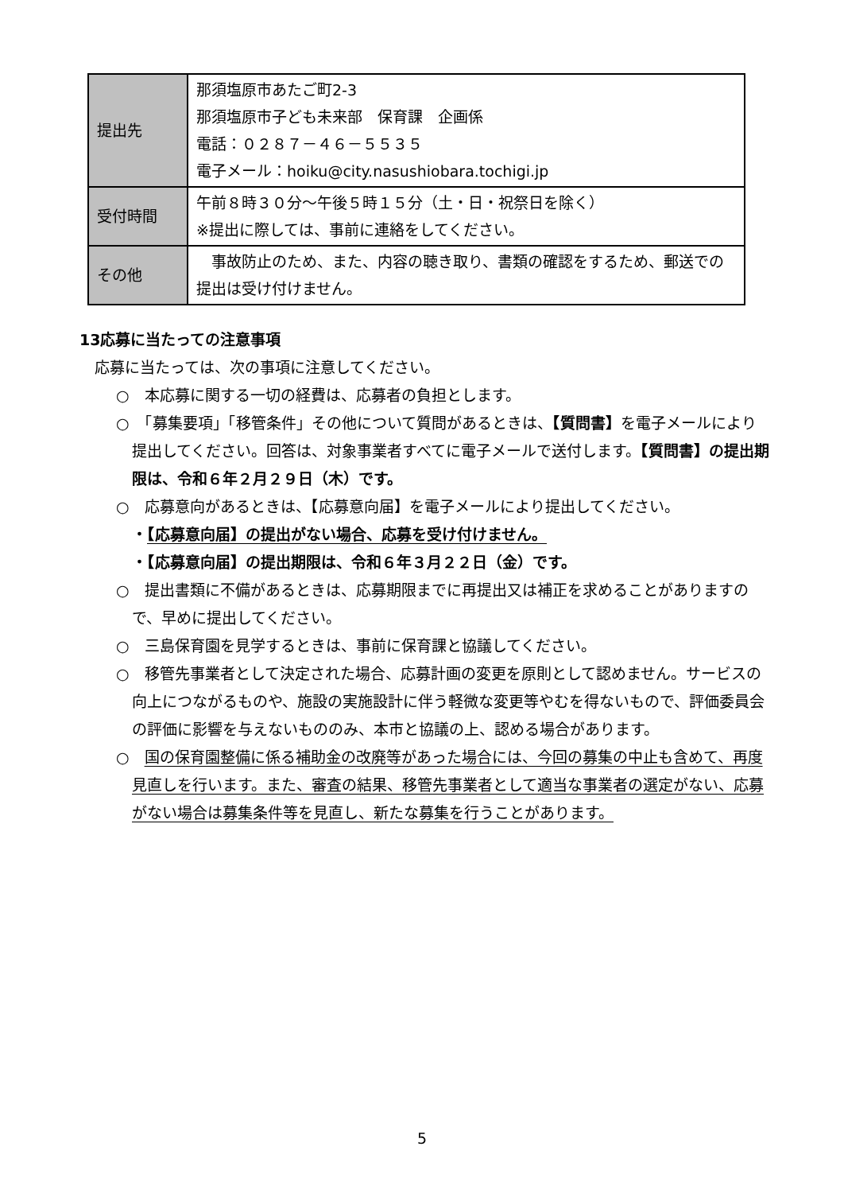| 提出先 | 那須塩原市あたご町2-3 那須塩原市子ども未来部 保育課 企画係 電話：０２８７－４６－５５３５ 電子メール：hoiku@city.nasushiobara.tochigi.jp |
| 受付時間 | 午前８時３０分～午後５時１５分（土・日・祝祭日を除く） ※提出に際しては、事前に連絡をしてください。 |
| その他 | 事故防止のため、また、内容の聴き取り、書類の確認をするため、郵送での提出は受け付けません。 |
13応募に当たっての注意事項
　応募に当たっては、次の事項に注意してください。
○　本応募に関する一切の経費は、応募者の負担とします。
○　「募集要項」「移管条件」その他について質問があるときは、【質問書】を電子メールにより提出してください。回答は、対象事業者すべてに電子メールで送付します。【質問書】の提出期限は、令和６年２月２９日（木）です。
○　応募意向があるときは、【応募意向届】を電子メールにより提出してください。
・【応募意向届】の提出がない場合、応募を受け付けません。
・【応募意向届】の提出期限は、令和６年３月２２日（金）です。
○　提出書類に不備があるときは、応募期限までに再提出又は補正を求めることがありますので、早めに提出してください。
○　三島保育園を見学するときは、事前に保育課と協議してください。
○　移管先事業者として決定された場合、応募計画の変更を原則として認めません。サービスの向上につながるものや、施設の実施設計に伴う軽微な変更等やむを得ないもので、評価委員会の評価に影響を与えないもののみ、本市と協議の上、認める場合があります。
○　国の保育園整備に係る補助金の改廃等があった場合には、今回の募集の中止も含めて、再度見直しを行います。また、審査の結果、移管先事業者として適当な事業者の選定がない、応募がない場合は募集条件等を見直し、新たな募集を行うことがあります。
5